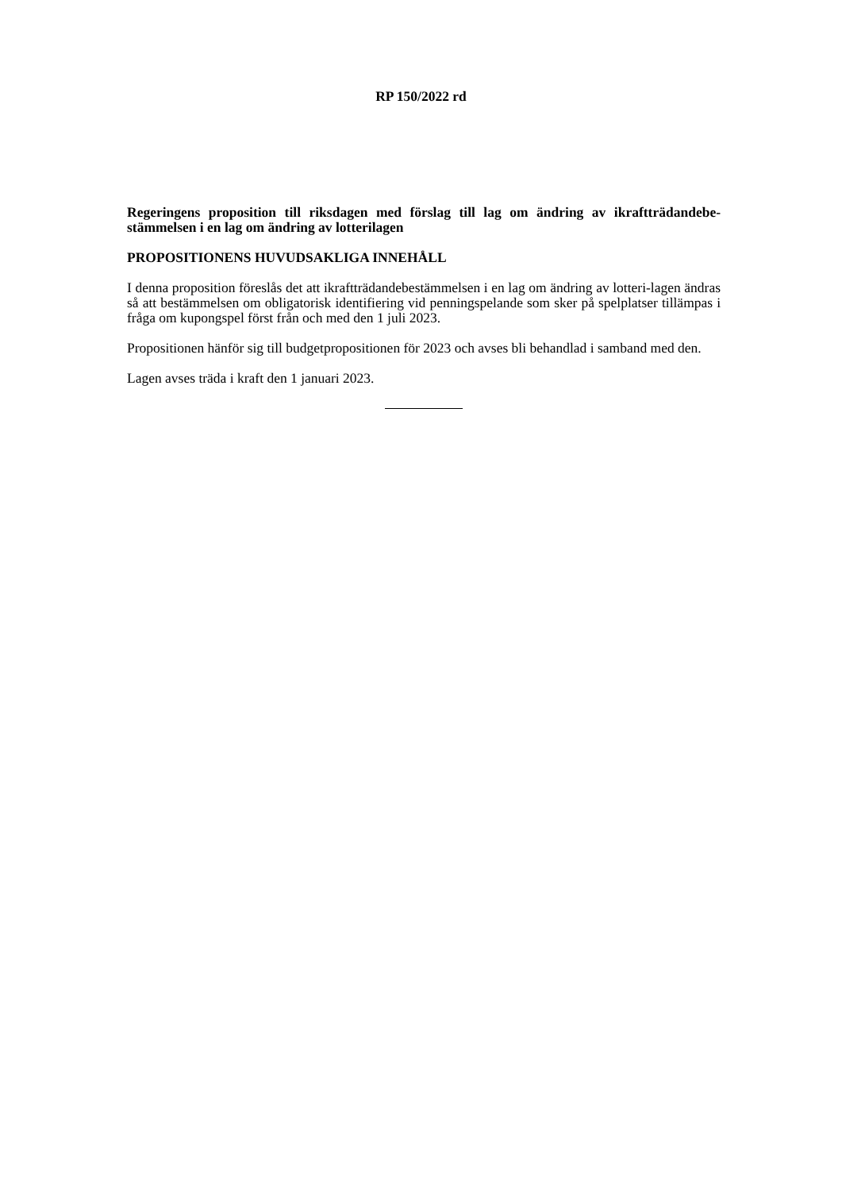RP 150/2022 rd
Regeringens proposition till riksdagen med förslag till lag om ändring av ikraftträdandebe-stämmelsen i en lag om ändring av lotterilagen
PROPOSITIONENS HUVUDSAKLIGA INNEHÅLL
I denna proposition föreslås det att ikraftträdandebestämmelsen i en lag om ändring av lotteri-lagen ändras så att bestämmelsen om obligatorisk identifiering vid penningspelande som sker på spelplatser tillämpas i fråga om kupongspel först från och med den 1 juli 2023.
Propositionen hänför sig till budgetpropositionen för 2023 och avses bli behandlad i samband med den.
Lagen avses träda i kraft den 1 januari 2023.